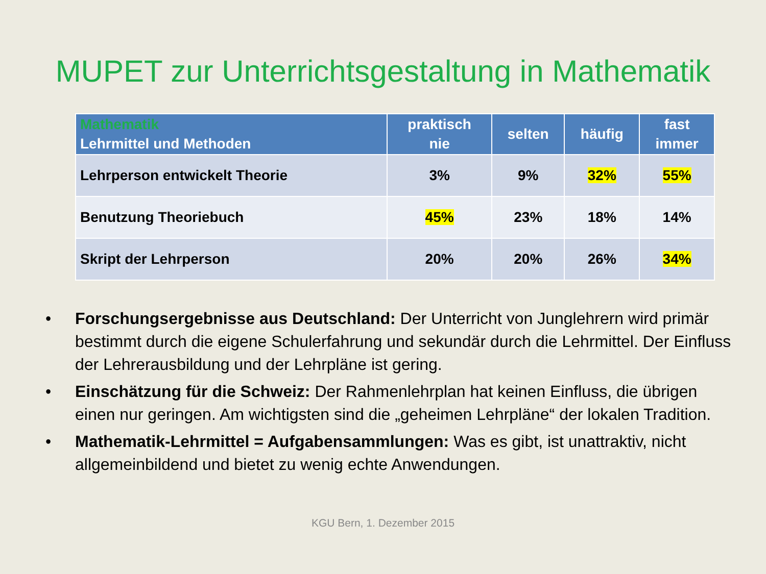MUPET zur Unterrichtsgestaltung in Mathematik
| Mathematik Lehrmittel und Methoden | praktisch nie | selten | häufig | fast immer |
| --- | --- | --- | --- | --- |
| Lehrperson entwickelt Theorie | 3% | 9% | 32% | 55% |
| Benutzung Theoriebuch | 45% | 23% | 18% | 14% |
| Skript der Lehrperson | 20% | 20% | 26% | 34% |
• Forschungsergebnisse aus Deutschland: Der Unterricht von Junglehrern wird primär bestimmt durch die eigene Schulerfahrung und sekundär durch die Lehrmittel. Der Einfluss der Lehrerausbildung und der Lehrpläne ist gering.
• Einschätzung für die Schweiz: Der Rahmenlehrplan hat keinen Einfluss, die übrigen einen nur geringen. Am wichtigsten sind die „geheimen Lehrpläne“ der lokalen Tradition.
• Mathematik-Lehrmittel = Aufgabensammlungen: Was es gibt, ist unattraktiv, nicht allgemeinbildend und bietet zu wenig echte Anwendungen.
KGU Bern, 1. Dezember 2015